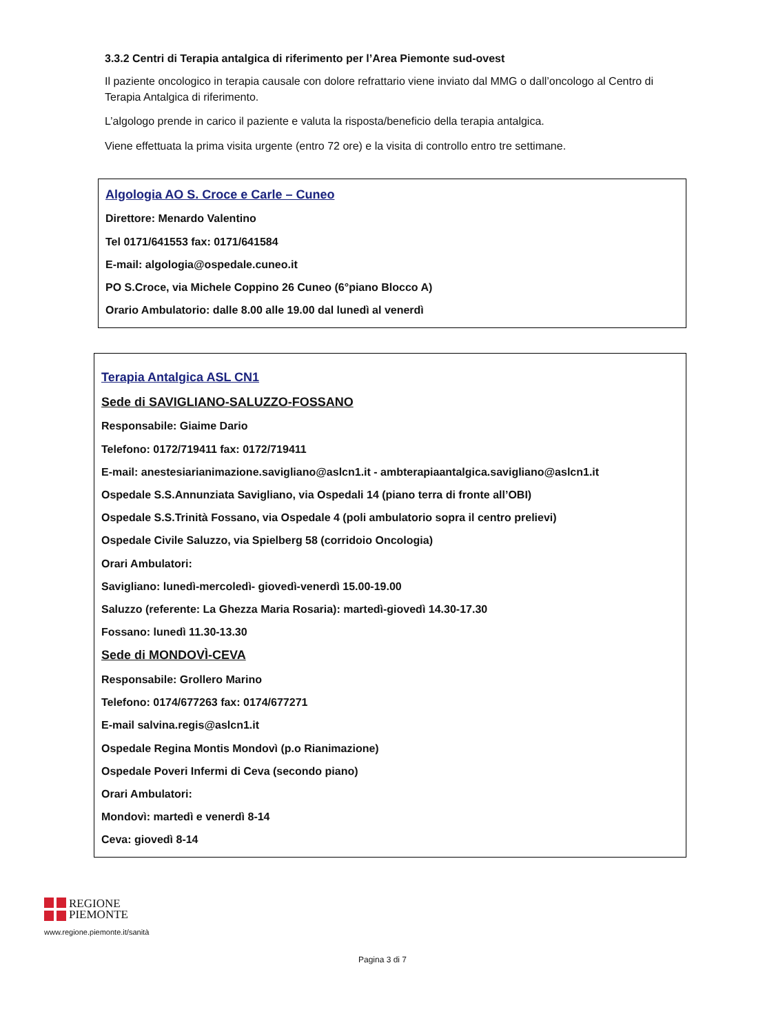3.3.2 Centri di Terapia antalgica di riferimento per l’Area Piemonte sud-ovest
Il paziente oncologico in terapia causale con dolore refrattario viene inviato dal MMG o dall’oncologo al Centro di Terapia Antalgica di riferimento.
L’algologo prende in carico il paziente e valuta la risposta/beneficio della terapia antalgica.
Viene effettuata la prima visita urgente (entro 72 ore) e la visita di controllo entro tre settimane.
Algologia AO S. Croce e Carle – Cuneo
Direttore: Menardo Valentino
Tel 0171/641553 fax: 0171/641584
E-mail: algologia@ospedale.cuneo.it
PO S.Croce, via Michele Coppino 26 Cuneo (6°piano Blocco A)
Orario Ambulatorio: dalle 8.00 alle 19.00 dal lunedì al venerdì
Terapia Antalgica ASL CN1
Sede di SAVIGLIANO-SALUZZO-FOSSANO
Responsabile: Giaime Dario
Telefono: 0172/719411 fax: 0172/719411
E-mail: anestesiarianimazione.savigliano@aslcn1.it - ambterapiaantalgica.savigliano@aslcn1.it
Ospedale S.S.Annunziata Savigliano, via Ospedali 14 (piano terra di fronte all’OBI)
Ospedale S.S.Trinità Fossano, via Ospedale 4 (poli ambulatorio sopra il centro prelievi)
Ospedale Civile Saluzzo, via Spielberg 58 (corridoio Oncologia)
Orari Ambulatori:
Savigliano: lunedì-mercoledì- giovedì-venerdì 15.00-19.00
Saluzzo (referente: La Ghezza Maria Rosaria): martedì-giovedì 14.30-17.30
Fossano: lunedì 11.30-13.30
Sede di MONDOVÌ-CEVA
Responsabile: Grollero Marino
Telefono: 0174/677263 fax: 0174/677271
E-mail salvina.regis@aslcn1.it
Ospedale Regina Montis Mondovì (p.o Rianimazione)
Ospedale Poveri Infermi di Ceva (secondo piano)
Orari Ambulatori:
Mondovì: martedì e venerdì 8-14
Ceva: giovedì 8-14
REGIONE
PIEMONTE
www.regione.piemonte.it/sanità
Pagina 3 di 7